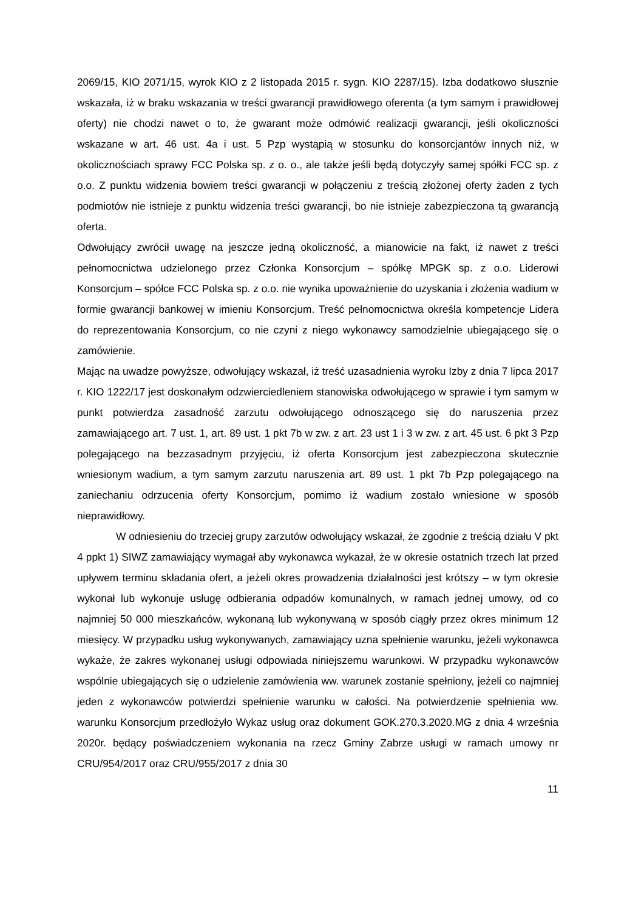2069/15, KIO 2071/15, wyrok KIO z 2 listopada 2015 r. sygn. KIO 2287/15). Izba dodatkowo słusznie wskazała, iż w braku wskazania w treści gwarancji prawidłowego oferenta (a tym samym i prawidłowej oferty) nie chodzi nawet o to, że gwarant może odmówić realizacji gwarancji, jeśli okoliczności wskazane w art. 46 ust. 4a i ust. 5 Pzp wystąpią w stosunku do konsorcjantów innych niż, w okolicznościach sprawy FCC Polska sp. z o. o., ale także jeśli będą dotyczyły samej spółki FCC sp. z o.o. Z punktu widzenia bowiem treści gwarancji w połączeniu z treścią złożonej oferty żaden z tych podmiotów nie istnieje z punktu widzenia treści gwarancji, bo nie istnieje zabezpieczona tą gwarancją oferta.
Odwołujący zwrócił uwagę na jeszcze jedną okoliczność, a mianowicie na fakt, iż nawet z treści pełnomocnictwa udzielonego przez Członka Konsorcjum – spółkę MPGK sp. z o.o. Liderowi Konsorcjum – spółce FCC Polska sp. z o.o. nie wynika upoważnienie do uzyskania i złożenia wadium w formie gwarancji bankowej w imieniu Konsorcjum. Treść pełnomocnictwa określa kompetencje Lidera do reprezentowania Konsorcjum, co nie czyni z niego wykonawcy samodzielnie ubiegającego się o zamówienie.
Mając na uwadze powyższe, odwołujący wskazał, iż treść uzasadnienia wyroku Izby z dnia 7 lipca 2017 r. KIO 1222/17 jest doskonałym odzwierciedleniem stanowiska odwołującego w sprawie i tym samym w punkt potwierdza zasadność zarzutu odwołującego odnoszącego się do naruszenia przez zamawiającego art. 7 ust. 1, art. 89 ust. 1 pkt 7b w zw. z art. 23 ust 1 i 3 w zw. z art. 45 ust. 6 pkt 3 Pzp polegającego na bezzasadnym przyjęciu, iż oferta Konsorcjum jest zabezpieczona skutecznie wniesionym wadium, a tym samym zarzutu naruszenia art. 89 ust. 1 pkt 7b Pzp polegającego na zaniechaniu odrzucenia oferty Konsorcjum, pomimo iż wadium zostało wniesione w sposób nieprawidłowy.
W odniesieniu do trzeciej grupy zarzutów odwołujący wskazał, że zgodnie z treścią działu V pkt 4 ppkt 1) SIWZ zamawiający wymagał aby wykonawca wykazał, że w okresie ostatnich trzech lat przed upływem terminu składania ofert, a jeżeli okres prowadzenia działalności jest krótszy – w tym okresie wykonał lub wykonuje usługę odbierania odpadów komunalnych, w ramach jednej umowy, od co najmniej 50 000 mieszkańców, wykonaną lub wykonywaną w sposób ciągły przez okres minimum 12 miesięcy. W przypadku usług wykonywanych, zamawiający uzna spełnienie warunku, jeżeli wykonawca wykaże, że zakres wykonanej usługi odpowiada niniejszemu warunkowi. W przypadku wykonawców wspólnie ubiegających się o udzielenie zamówienia ww. warunek zostanie spełniony, jeżeli co najmniej jeden z wykonawców potwierdzi spełnienie warunku w całości. Na potwierdzenie spełnienia ww. warunku Konsorcjum przedłożyło Wykaz usług oraz dokument GOK.270.3.2020.MG z dnia 4 września 2020r. będący poświadczeniem wykonania na rzecz Gminy Zabrze usługi w ramach umowy nr CRU/954/2017 oraz CRU/955/2017 z dnia 30
11